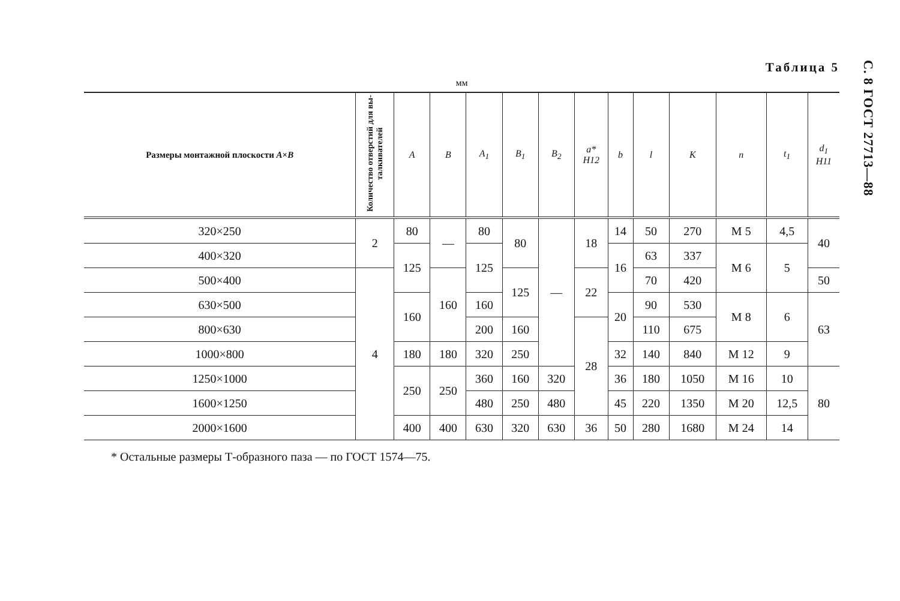Таблица 5
мм
| Размеры монтажной плоскости A × B | Количество от­верстий для вы­талкивателей | A | B | A<sub>1</sub> | B<sub>1</sub> | B<sub>2</sub> | a* H12 | b | l | K | n | t<sub>1</sub> | d<sub>1</sub> H11 |
| --- | --- | --- | --- | --- | --- | --- | --- | --- | --- | --- | --- | --- | --- |
| 320×250 | 2 | 80 | — | 80 | 80 | — | 18 | 14 | 50 | 270 | M 5 | 4,5 | 40 |
| 400×320 | | 125 | | 125 | | | | 16 | 63 | 337 | M 6 | 5 | |
| 500×400 | 4 | | 160 | | 125 | | 22 | | 70 | 420 | | | 50 |
| 630×500 | | 160 | | 160 | | | | 20 | 90 | 530 | M 8 | 6 | 63 |
| 800×630 | | | | 200 | 160 | | 28 | | 110 | 675 | | | |
| 1000×800 | | 180 | 180 | 320 | 250 | | | 32 | 140 | 840 | M 12 | 9 | |
| 1250×1000 | | 250 | 250 | 360 | 160 | 320 | | 36 | 180 | 1050 | M 16 | 10 | 80 |
| 1600×1250 | | | | 480 | 250 | 480 | | 45 | 220 | 1350 | M 20 | 12,5 | |
| 2000×1600 | | 400 | 400 | 630 | 320 | 630 | 36 | 50 | 280 | 1680 | M 24 | 14 | |
* Остальные размеры Т-образного паза — по ГОСТ 1574—75.
С. 8 ГОСТ 27713—88